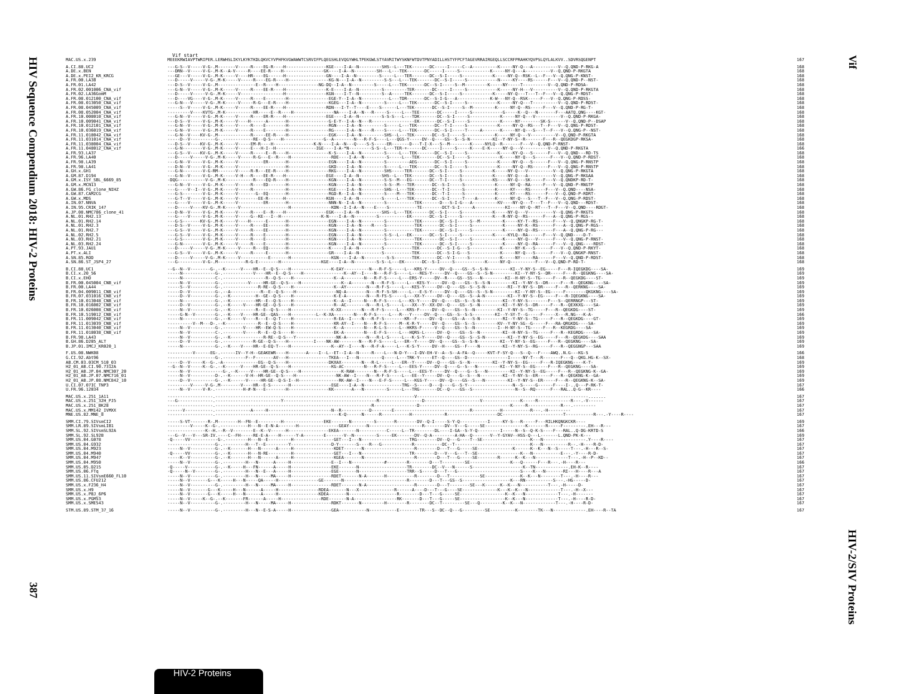HIV Sequence Compendium 2018: HIV-2 Proteins
387
Vif start
| MAC.US.x.239 | MEEEKRWIAVPTWRIPER.LERWHSLIKYLKYKTKDLQKVCYVPHFKVGWAWWTCSRVIFPLQEGSHLEVQGYWHLTPEKGWLSTYAVRITWYSKNFWTDVTPNYADILLHSTYFPCFTAGEVRRAIRGEQLLSCCRFPRAHKYQVPSLQYLALKVV..SDVRSQGENPT | 167 |
| A.CI.88.UC2 | ---G-S--V-----V-G-.M-------V-----R----EG-R----H----------------KGE----I-A--N---------SHS--L---TEK-------DC-----I-----C--A----------K-----NY-Q---A----------V--Q.QND-P-RKG-A | 168 |
| A.DE.x.BEN | ---DRN--V-----V-G-.M-K--A-V-----R----EE-R----H----------------GK----I-A--N---------SH---L---TEK-------DC-----I-----S------------K-----NY-Q---A----------V--Q.QND-P-RKGTA | 168 |
| A.DE.x.PEI2_KR_KRCG | ---GE---V-----V-G-.M-K-----V----HR----EG------H----------------GN----I-A--N---------S-----L---TER-------DC--S-I-----S------------K-----NY-Q--RSK--L--F---V--Q.QNG-P-KNST- | 168 |
| A.FR.00.LA38 | ---D-----V-----V-G-.M-K-----V-----R----EG-R----H----------------KG-N---I-A--N---------S-S---L---TEK-------DC--S-I-----S------------N-----KY----RS------F---V--Q.QND-P--NST- | 168 |
| A.FR.01.LA42 | ---D-S--V-----V-G-.M---------------E--R----H----------------NG-DQ--I-A--N---------S-----L---TEK-------DC--S-I-----S--M---------K-----NY-----T----------V--Q.QND-P-RDSA- | 168 |
| A.FR.02.001006_CNA_vif | ---G-N--V-----V-G-.M-K-----V-----R----EE-R----H----------------K-E----I-A--N---------S---------TER-------DC-----I-----S------------K-----NY-H---V----------V--Q.QND-P-RKGTA | 168 |
| A.FR.02.LA36GomM | ---D-----V-----V-G-.M-K-----V-----------------H----------------KGN----I-T--N---------S--A-----TEK-------DC--S-I-----S------------K-----NY-Q---T---T--F---V--Q.QNG-P-RDST- | 168 |
| A.FR.08.012100_CNA_vif | ---D----VG----V-G-.M-K-----V-----R----E--------H----------------EGE-Y--I-A--N-----------L---TDR-------DC--S-I-G---A-------------K-W---NY-Q--RSK-----F---V--Q.QNG-P-RDSS- | 168 |
| A.FR.08.013050_CNA_vif | ---G-N---V-----V-G-.M-K-----V-----R-G---E-R----H----------------KGEG---I-A--N---------S-----L---TEK-------DC--S-I-----S------------K-----NY-Q---T----------V--Q.QND-P-RDST- | 168 |
| A.FR.08.045009_CNA_vif | -----S--V-----V-G-.M-K-----V-----R----EE-R----H----------------RDN---I-T--T----E----S------L---TEK-------DC--S-I-----S--M---------K-----NY-Q--RS-----F---V--Q.QND-P-RG-T- | 168 |
| A.FR.08.052004_CNA_vif | ---------V----KVTG-.M-K-----------HR-----E--R----H----------------NA----I-A--N---R-----S-----L---TEE-------DC-----I-----S------------G-----K--Q---N-------F---AATQ.QNG----KGT- | 168 |
| A.FR.10.008010_CNA_vif | ---G-N--V-----V-G-.M-K-----V-----R----ER-R----H----------------EGE----I-A--N---------S-S-S---L---TDK-------DC--S-I-----S------------K-----NY-Q---V----------V--Q.QND-P-RKGA- | 168 |
| A.FR.10.009041_CNA_vif | ---D-S--V-----V-G-.M-K-----V----H------A-------H----------------G-E-Y--I-A--N---R-----------------EK-------DC--S-I-----S------------K-----NY--------SK-S------V--Q.QND-P--DSAP | 168 |
| A.FR.10.012101_CNA_vif | ---G-N--V-----V-G-.M-K-----V-----R----E--------H----------------RGN----I-A--N---------S-----L---TEK-------DC--T-I-----S------------K-----NY-Q--RS---T--F---V--Q.QNG-P-RDST- | 168 |
| A.FR.10.036019_CNA_vif | ---G-N--V-----V-G-.M-K-----V-----R----E--------H----------------RG-----I-A--N----R----S-----L---TEK-------DC--S-I-----T-----A-------K-----NY-Q---S---T--F---V--Q.QNG-P--NST- | 168 |
| A.FR.11.018042_CNA_vif | ---G-N--V----KV-G-.M-------------R-----EE-R----H----------------EGK----I-A--N---------SHS--L---TEK-------DC--S-I-----S------------K-----NY-Q---V----------V--Q.QND-P-RKGTA | 168 |
| A.FR.11.031014_CNA_vif | -----D--V----------G-.------------RE--Q-S----H----------------G--A--------N---R-F-S----L---QGS-Y-----DV--Q----GS--S--S-N---------KI--Y-NY-S--R-------F---R--QEGKDGP-RKSA- | 168 |
| A.FR.11.038004_CNA_vif | ---D-S--V----KV-G-.M-K-----V-----EM-R----H----------------K-N----I-A--N---Q----S-S-----ER-------D---T-I-X---S--M--------K-----NYLQ--R-------F---V--Q.QND-P-RNST- | 168 |
| A.FR.11.048012_CNA_vif | ---G-N--------V-G-.M-K-----V-----E---H-I--H----------------IGE----I-A-*N---------S-S--L---TER-+------DC-----I-----S-----K----E-K-----NY-Q---V----------V--Q.QND-P-RKGTA | 166 |
| A.FR.93.LA37 | ---G-S--V----KV-G-.M-K-----V-----R-----E--R----H----------------K-S----I-A--N---------S-----L---TEK-------DC--S-I-----S------------K-----KY-Q---S------F---V--Q.QND---RD-TS | 168 |
| A.FR.96.LA40 | ---D-----V-----V-G-.M-K-----V-----R-G---E--R----H----------------RDE----I-A--N---------S-----L---TEK-------DC--S-I-----S------------K-----NY-Q---S------F---V--Q.QND-P-RDST- | 168 |
| A.FR.98.LA39 | ---G-N--V-----V-G-.M-K-----V----------ER-------H----------------EGN----I-A--N---------S---------AEG-------DC--S-I-----S------------K-----NY-Q---S------F---V--Q.QNG-P-RNSTP | 168 |
| A.FR.98.LA41 | ---D-N--V-----V-G-.M-K-----V-------------------H----------------GKD----I-A--N---------S-----L---TEK-------DC--S-I-----S------------K-----NY-Q--RS------F---V--Q.QNG-P-RNSTP | 168 |
| A.GH.x.GH1 | ---G-N--------V-G-RM-------V-----R-R---EE-R----H----------------RKG----I-A--N---------SHS-----TER-------DC--S-I-----S------------K-----NY-Q---V----------V--Q.QNG-P-RKGTA | 168 |
| A.GM.87.D194 | ---G-N--V-----V-G-.M-K-----V-H---R----EE-R----H----------------EGE----I-A--N---------SHS--L---TEK-------DC--S-I-----S------------K-----NY-Q---A----------V--Q.QNG-P-RKGAA | 168 |
| A.GM.x.ISY_SBL_6669_85 | -DQG-----------V-G-.M-K-----------R----EQ-R----H----------------KGN----I-A--N---------S-S--M---EG-------DC--T-I-----S------------KS----NY-Q---SK-----F---V--Q.QNDKP-RD-T- | 168 |
| A.GM.x.MCN13 | ---G-N--V-----V-G-.M-K-----V-----R----ED-------H----------------KGN----I-A--N---------S-S--M---TER-------DC--S-I-----S------------K-----NY-Q--RA-----F---V--Q.QND-P-RNGTP | 168 |
| A.GW.86.FG_clone_NIHZ | ---G----V--I--V-G-.M-K-----V-----R-------------H----------------KGE----I-A--N---------SHS--L---TEK-------DC--T-I-----S------------K-----KY----RS------F---V--Q.QND----NSA- | 168 |
| A.GW.87.CAM2CG | ---G-S--------V-G-.M-K-----V-------G--EQ-------H----------------RGD-R--I-A--N---------S----M---TEK-------DC--T-I-----S------------K-----KY----RS------F---V--Q.QND-P-RDRT- | 168 |
| A.GW.x.MDS | ---G-T--V-----V-G-.M-K-----V--------EE-R------H----------------KGN----I-A--N---------S-----L---TEK-------DC--S-I-----T----A-------K-----NY-Q---S---T--F---V--Q.QNG-P-RDST- | 168 |
| A.IN.07.NNVA | ---G----V-----V-G-.M-K-----V----------ER-------H----------------NNN-N--I-A--N---------S-----------TEK-------D---S-I-G---A----------KV----NY-Q---T---T--F---V--Q.QND---RDST- | 168 |
| A.IN.95.CRIK_147 | ---D-----V----KV-G-.M-K-----V-------------------H----------------KDN--I-I-A--N----E----S-----------TE--------DCT-S-I-----A------------KI----NY-Q--RT---T--F---V--Q.QND----RDGT- | 168 |
| A.JP.08.NMC786_clone_41 | ---D-N--V-----V-G-.M-K-----V-----R----E--R----H----------------EGK----I-A--N---------SHS--L---TEK-------DC--S-I-----S------------K-----NY-Q---V----------V--Q.QNG-P-RKGTS | 168 |
| A.NL.01.RH2.13 | ---G----V-----V-G-.M-K-----V-----G--KE---I--H----------------K-N----I-A--N---------S-----------EK-------DC--S-I-----S------------K---R-NY-Q--RS------F---A--Q.QNG-P-RGS-- | 168 |
| A.NL.01.RH2.14 | ---G-S-------KV-G-.M-K-----V----H------E-------H----------------EGN----I-A--N---------S-----------TEK-------DC--S-I-----S--M---------K-----KY-T--RS------F---V--Q.QNGKP-RG-T- | 168 |
| A.NL.01.RH2.3 | ---D-S--V-----V-G-.M-K-----V-----R----EE-------H----------------KGN----I-A--N----R----S-----------TEK-------DC--S-I-----S------------K-----NY-K--RS------F---A--Q.QNG-P-RGS-- | 168 |
| A.NL.01.RH2.7 | ---G-S--V-----V-G-.M-K-----V-----R----EE-------H----------------KGN----I-A--N---------S-----------TEK-------DC--S-I-----S------------K-----NY-Q--RS------F---A--Q.QNG-P-RG--- | 168 |
| A.NL.02.RH2.5 | ---G-S--V-----V-G-.M-K-----V-----R----E--------H----------------EGN----I-A--N---------S-S--L---EK-------DC--S-I-----S------------K-----KYLQ--RA------F---V--Q.QND----D-T- | 168 |
| A.NL.03.RH2.21 | ---G-S--------V-G-.M-K-----V-----R----E--------H----------------KGN----I-A--N---------S-----------TEK-------DC--S-I-----S------------K-----NY-Q---V------F---V--Q.QNG-P-RNST- | 168 |
| A.NL.03.RH2.24 | ---G-N--------V-G-.M-K-----V-----R----E--------H----------------KGN----I-A--N---------S-----------TEK-------DC--S-I-----S------------K-----NY-Q--RA------F---V--Q.QNG----RDST- | 168 |
| A.PT.93.JAU1 | ---D-----V-----V-G-.M-K-----V-----R---EQ-------H----------------K-----I-A--N---------S-----------TEK-------DC--S-I-G---S------------K-----NY-K---S------F---V--Q.QND-P-RKYT- | 168 |
| A.PT.x.ALI | ---G-S--V-----V-G-.M-K-----V-----R-----E-------H----------------GR----I-A--N---------S-----------TEK-------DC--S-I-G---S------------K-----NY-Q---S------F---V--Q.QNGKP-RNST- | 168 |
| A.SN.85.ROD | ---D-----V-----V-G-.M-K-----V-----------E-------H----------------KGN----I-A--N---------S-S-------TEK-------DC--V-I-----S------------K-----NY-----RA------F---V--Q.QND-P-RDST- | 168 |
| A.SN.86.ST_JSP4_27 | ---G----------V-G-.M-----------R-G-E--------H----------------KGE----I-A--N---------S-S--L---EK-------DC--S-I-----S------------K-----NY-Q----------F---V--Q.QND-P-RD-T- | 168 |
| B.CI.88.UC1 | --G--N--V--------G-.--K------V----HR--E--Q-S----H----------------K-EAY----------N---R-F-S-----L---KRS-Y-----DV--Q----GS--S--S-N---------KI--Y-NY-S--EG-----F---R-IQEGKDG----SA- | 169 |
| B.CI.x.20_56 | -----N-------------G-.------------V----HR--E--Q-S----H----------------K--AY--I----N---R-F-S-----L---RES-Y-----DV--Q----GS--S--S-N---------KI--Y-NY-S--DR-----F---R--QEGKNG----SA- | 169 |
| B.CI.x.EHO | -----N-------------C-.-----------------R--Q-S----H----------------K--A--------N---R-F-S-----L---ERS-Y-----DV--R----GS--SS---N---------KI--H-NY-S--TG-----F---R--QEGKDG----ST- | 169 |
| B.FR.00.045004_CNB_vif | -----N--V----------G-.----------V-----HR-GE--Q-S----H----------------K--A--------N---R-F-S-----L---KES-Y-----DV--Q----GS--S--S-N---------KI--Y-NY-S--DR-----F---R--QEGKNG----SA- | 169 |
| B.FR.00.LA44 | -----S--V----------G-.--------------R-RE--Q-S----H----------------K--AY--------N---R-F-S-----L---KES-Y-----DV--Q----GS--S--S-N---------RI--Y-NY-S--DR-----F---R--QERKNG----SA- | 169 |
| B.FR.04.009011_CNB_vif | -----D--V----------G-.--A------------R--E--Q-S----H----------------NQ-A--------N---R-F-S-SH-----L---E-S-Y-----DV--Q----GS--S--S-N---------KI--Y-NY-S--EG-----F--------QKGKNG----SA- | 169 |
| B.FR.07.031016_CNB_vif | -----D--V----------G-.--K----------H--GE--Q-S----H----------------K-E-A--------N---R-FS-S-----L---XX-Y-----DV--Q----GS--S--A-N---------KI--Y-NY-S--EG-----F---R-IQEGKNG----SA- | 169 |
| B.FR.10.013048_CNB_vif | -----N-------------G-.--K----------HR--E--Q-S----H----------------K--A--I-----N---R-F-S-----L---KS-Y-----DV--Q----GS--S--S-N---------KI--Y-NY-S--------F---S--QERRNGP---ST- | 169 |
| B.FR.10.016002_CNB_vif | -----D--V----------G-.--K-----V----HR-GE--Q-S----H----------------R--AC--------N---R-L-S-----L---XX--Y--XX-DV--Q----GS--S--N---------KI--Y-NY-S--DR-----F---R--QEXKXG----SA- | 169 |
| B.FR.10.026008_CNB_vif | -----N--V----------G-.--K----------R--E--Q-S----H----------------K-XX--------N---R-F-S-----L---KRS-F-----DV--Q----GS--S--N---------KI--Y-NY-S--TG-----F---R--QEGKDG----ST- | 169 |
| B.FR.10.519012_CNB_vif | -----G-N--V--------G-.--K----V----HR-GE--QAS----H----------L--K-XA--------N---R-F-S-----L---R---Y-----DV--Q----GS--S--S-S---------KI--Y-SY-T--G-----F-----X---R.NG---K-A- | 166 |
| B.FR.11.009042_CNB_vif | -----N-------------G-.--K-----V----R---E--Q-T----H----------------R-EA--I----N---R-F-S--------KR--F-----DV--Q----GS--A---S-N---------RI--Y-NY-S--TG-----F---R--QEGKDG----GT- | 169 |
| B.FR.11.013039_CNB_vif | ----------V--M---D-.--K-------------R--E--Q-S----H----------------KR-AY--I----N---R-F-S-----M--K-R-Y-----DV--Q----GS--S--S---------KV--Y-NY-SG--G-----F---RA-QRGKDG----SA- | 169 |
| B.FR.11.013040_CNB_vif | -----N--V----------G-.--------V----HR--EW-Q-S----H----------------K--A--------N---R-L-S-----L--HKRS-F-----V--Q----GS--S--N---------I--H-NY-S--TG-----F---R--KEGRDG----SA- | 169 |
| B.FR.11.018038_CNB_vif | -----N--V----------C-.--------V-----R--E--Q-S----H----------------EK-A--------N---E-F-S-----L---HQRS-L-----DV--Q----GS--S--N---------KI--H-NY-S--TG-----F---R--KEGRDG----SA- | 169 |
| B.FR.98.LA43 | -----N--V----------G-.--K-------------R-RE--Q-S---Y----------------NK-A--------N---R-L-S-----L---K-S-Y-----DV--Q----GS--S--S-N---------KI--Y-NY-S--EG-----F---R--QEGKDG----SAA | 169 |
| B.GH.86.D205_ALT | -----D--V----------G-.------------R-GE--Q-S----H----------I----NK-AW--------N---R-F-S-----L---ER--Y-----DV--Q----GS--S--S-N---------KI--Y-NY-S--EG-----F---R--QEGKNG----SA- | 169 |
| B.JP.01.IMCJ_KR020_1 | -----N-------------G-.--K----V----HR--E-EQ-T----H----------------K--AY--I----N---R-F-A-----L---K-S-Y-----DV--H----GS--F----N---------KI--Y-NY-S--RG-----F---R--QEGGNGP---SAA | 169 |
| F.US.08.NWK08 | ----------V------EG-.------IV--Y-H--GEAKEWR----H-------A----I--L--ET--I-A--N-----R----L---N-D-Y---I-DV-EH-V--A--S--A-FA--Q-----KVT-F-SY-Q---S--Q---F----AWQ..N.G---KG-S | 166 |
| G.CI.92.Abt96 | -------------------G-.---------F--F-------AV---H----------------TKEA---I---N---------Q-----L---TRK-Y-----ET--Q----GS--D----------------I-----NY-T---R-------F---Q--QKG.HG-K--SX- | 168 |
| AB.CM.03.03CM_510_03 | -----D--V-----K--G-.-A--------------EG--Q-S----H----------------DKXAX--------N---R-L-----L---ER--Y-----DV--Q----GS--S--N---------KI--Y-NY-S--EG-----F---R-IQEGKNG----K-T- | 169 |
| H2_01_AB.CI.90.7312A | --G--N--V-----K--G-.--K------V----HR-GE--Q-S----H----------------KG-AC--------N---R-F-S-----L---EES-Y-----DV--Q----G--S---N---------KI--Y-NY-S--EG-----F---R--QEGKNG----SA- | 169 |
| H2_01_AB.JP.04.NMC307_20 | -----N--V-------------G-.--K-----V----HR-GE--Q-S----H----------------K-RAW--------N---R-F-S-----L---EES-Y-----DV--Q----G--S---N---------KI--Y-NY-S--EG-----F---R--QEGKNG-K--GA- | 169 |
| H2_01_AB.JP.07.NMC716_01 | -----N--V----------D-.--K------V-H--HR-GE--Q-S----H----------------NK-AW--I----N---R-F-S-----L---EE--Y-----DV--Q----G--S---N---------KI--Y-NY-S--ER-----F---R--QEGKNG-K--GA- | 169 |
| H2_01_AB.JP.08.NMC842_10 | -----D--V----------G-.--K------V-----HR-GE--Q-S-I--H----------------RK-AW--I----N---E-F-S-----L---KGS-Y-----DV--Q----GS--S---N---------KI--Y-NY-S--ER-----F---R--QEGKNG-K--SA- | 169 |
| U.CI.07.07IC_TNP3 | ---------V-----V-G-.M--------V----HR--E-S-------H----------------EGE----I-A--N---------------TRG--S-----D---Q----G--S-Y------------------N--S-----G------F----I-..Q---P-RK-T- | 167 |
| U.FR.96.12034 | -----N--V-----V-R-.-----------H-#-N---E--------H----------------KK-------A---N---------S-----L---TRG-------DC--Q----GS--S-----------------N--S--RQ------F---RAL..Q-G--KR---- | 166 |
| MAC.US.x.251_1A11 | ------------------.-------------------------------------------------------------------------------V--------------------------------------------------------------------....... | 167 |
| MAC.US.x.251_32H_PJ5 | ---G--------------.--------------------------Y-------------------------------------R-----------------D----------------------V---------------K-----R-------------R---.-V------ | 167 |
| MAC.US.x.251_BK28 | ------------------.--------------------------------------------------------------R-----------------D------------------------------------K-----R-------------R---.--------- | 167 |
| MAC.US.x.MM142_IVMXX | ------V-----------.--------------A-----H-------------------------N--R-----------D--------E------------------------------R-----------H-----------R---.-H--------- | 167 |
| MNE.US.82.MNE_8 | ------------------.-------------------------------------------------K-Q------N------R-----------H-------------R--------------------DC------------------------T-----------R---.-Y----R---- | 167 |
| SMM.CI.79.SIVsmCI2 | -----S-VT-------R-.M--------H--FN--E---------H----------------EKE-------N---------S-------R--------DV--Q-I-----S-Y-Q-----------I-----KY-S---R-----F---RILHKQNGKCKR---- | 169 |
| SMM.LR.89.SIVsmLIB1 | ---------V-----K--G-.-----------H---N--E-N-A-------H----------------GEAY-------N---------------------R--------DV--V---G-----SE----------------K-------R-----F---------.EH---R--- | 167 |
| SMM.SL.92.SIVsmSL92A | ---------------K--H.--R--V--------E--K--V------H----------------EKEA-------N-----------C-----L--TR--------DL----I-GA--S-Y-Q---------I-----N--S--Q-K-S----F---RAL..Q-DG-KRTD-S | 166 |
| SMM.SL.92.SL92B | ---G--V---V---SR-IV.----C--FH-----RE-E-A----H------Y-A--------E-------V--N---------S-----EK-------DV--Q-A---------A-HA--Q-------V--Y-GYAV--HSS-Q---L-------L.QND-PK-K--- | 169 |
| SMM.US.04.G078 | -Q-----VV-----------G-.---------H---N--E---------H----------------GET---I---N-------------------TRG--------DV--Q---G----T--SE-------------------K---N-----------------.Y----R---- | 167 |
| SMM.US.04.G932 | -------------------G-.---------H---T--E---------Y----------------D-Y-------S----R---G------------R-----------DC--T------------------------------K---N----------R--.-H----R-D- | 167 |
| SMM.US.04.M923 | -----N--V----------G-.--K-------H---N------A-----H----------------KDET-------N--------------------R--------D---T---G-----SE--------------K------K--K---N--S-----T---.-H---R--S- | 167 |
| SMM.US.04.M940 | -Q-----VV----------G-.--K-------H---N-RE---------H----------------GET---I---N-------------------TR--------D---V---G---T--SE-----------------K---N-----------E---.-Y----R-D- | 167 |
| SMM.US.04.M947 | -----K--V----------G-.--K-------H---N------A-----H----------------KGEA-------N--------------------R--------D---T---G-----SE--------R------K--K---N-------------T---.-H--P--KD-- | 167 |
| SMM.US.04.M950 | -----N--V----------G-.---------H---N------A-----H----------------E--I---N-------------#--------R--------D---T---------SE----------------K---Q------F---R---.-H----R--- | 166 |
| SMM.US.05.D215 | -Q-----V-----------G-.--K-----H---FN------A-----H----------------EKE-------N-------------------TR--------DC--V---N------S--------------------K--TN-------------.EH-K--R---- | 167 |
| SMM.US.06.FTq | -Q-----N--V--------G-.---------H---N--E---A-----H----------------EGE-------N-------------------TRR--S-----D---T---G-------------------------S----K---N-------RI---H----R---A | 167 |
| SMM.US.11.SIVsmE660_FL10 | -----N--V----------G-.---------H---N-----MA-----H----------------RDET-------N-A-------H-----------R--------D---T------------SE--------------K--K---N--------T---.-H----R--- | 167 |
| SMM.US.86.CFU212 | -----N--V-------G---K-----H---N-----QA-----H----------------GE-------N-------------------------R--------D---T---GS--S-------------------K---RN-----------S---.-HG-----D- | 167 |
| SMM.US.x.F236_H4 | -----N--V----------G-.---------H---N-----MA-----H----------------RDET-------N-A-------------------R--------D---T--------SE---K------K--K---N-----------T---.-H-----D- | 167 |
| SMM.US.x.H9 | -----N--V-------G---K-----H---N------A-----H----------------RDEA-------N---X--------------R------A----D---T---G----SE--------------K---K--K---N-------------T---.-H--X--- | 167 |
| SMM.US.x.PBJ_6P6 | -----N--V-------G---K-----H---N------A-----H----------------KDEA-------N-------------------R--------D---T---G-----SE------------------K--K---N-------------T---.-H------- | 167 |
| SMM.US.x.PGM53 | -----N--V-----K--G-.--K-------FR------A-----H----------------RDE-------N-A-----------------RK-------D---T---G-----SE------------------K--K---N-------------T---.-H----R-D- | 167 |
| SMM.US.x.SME543 | -----N--V----------G-.---------H---N-----MA-----H----------------RDKT-------N---------H--------R--------DC--T---------SE---Q---------K--K---N-------------T---.-H----R-D- | 167 |
| STM.US.89.STM_37_16 | -----N--V----------G-.---------H---N--E-S-A-----H----------------GEA-----------N-----------E--------TR---S--DC--Q---G---------SE----------K--------TK---N-------------.EH----R--TA | 167 |
Vif
HIV-2/SIV Proteins
HIV-2 Proteins